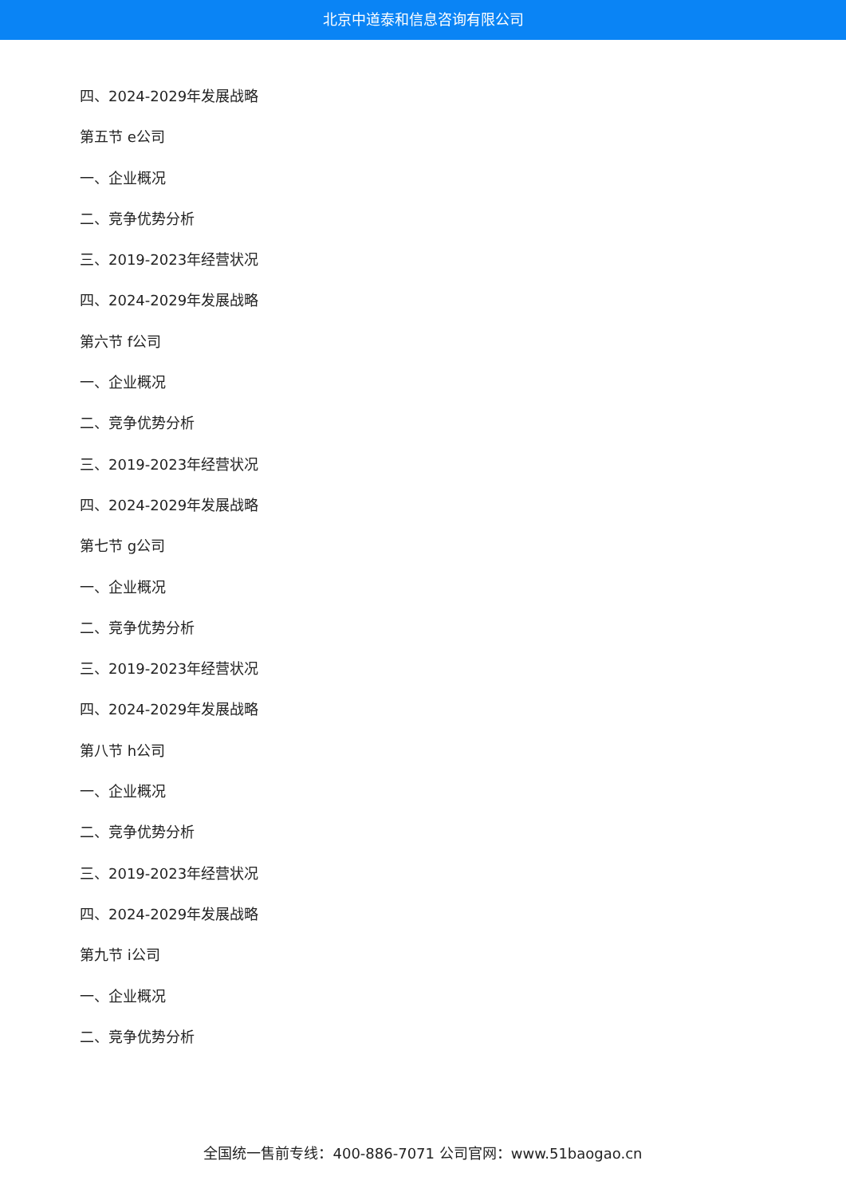北京中道泰和信息咨询有限公司
四、2024-2029年发展战略
第五节 e公司
一、企业概况
二、竞争优势分析
三、2019-2023年经营状况
四、2024-2029年发展战略
第六节 f公司
一、企业概况
二、竞争优势分析
三、2019-2023年经营状况
四、2024-2029年发展战略
第七节 g公司
一、企业概况
二、竞争优势分析
三、2019-2023年经营状况
四、2024-2029年发展战略
第八节 h公司
一、企业概况
二、竞争优势分析
三、2019-2023年经营状况
四、2024-2029年发展战略
第九节 i公司
一、企业概况
二、竞争优势分析
全国统一售前专线：400-886-7071 公司官网：www.51baogao.cn